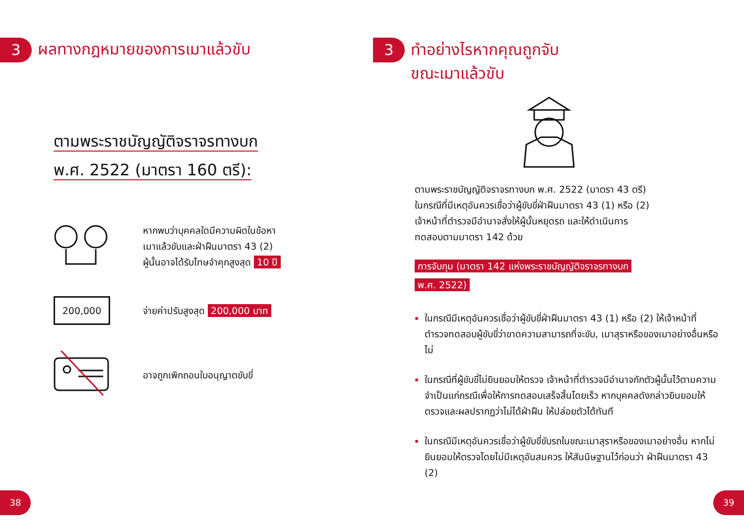3 ผลทางกฎหมายของการเมาแล้วขับ
ตามพระราชบัญญัติจราจรทางบก
พ.ศ. 2522 (มาตรา 160 ตรี):
หากพบว่าบุคคลใดมีความผิดในข้อหา
เมาแล้วขับและฝ่าฝืนมาตรา 43 (2)
ผู้นั้นอาจได้รับโทษจำคุกสูงสุด 10 ปี
200,000
จ่ายค่าปรับสูงสุด 200,000 บาท
อาจถูกเพิกถอนใบอนุญาตขับขี่
3 ทำอย่างไรหากคุณถูกจับ
ขณะเมาแล้วขับ
ตามพระราชบัญญัติจราจรทางบก พ.ศ. 2522 (มาตรา 43 ตรี)
ในกรณีที่มีเหตุอันควรเชื่อว่าผู้ขับขี่ฝ่าฝืนมาตรา 43 (1) หรือ (2)
เจ้าหน้าที่ตำรวจมีอำนาจสั่งให้ผู้นั้นหยุดรถ และให้ดำเนินการ
ทดสอบตามมาตรา 142 ด้วย
การจับกุม (มาตรา 142 แห่งพระราชบัญญัติจราจรทางบก
พ.ศ. 2522)
ในกรณีมีเหตุอันควรเชื่อว่าผู้ขับขี่ฝ่าฝืนมาตรา 43 (1) หรือ (2) ให้เจ้าหน้าที่ตำรวจทดสอบผู้ขับขี่ว่าขาดความสามารถที่จะขับ, เมาสุราหรือของเมาอย่างอื่นหรือไม่
ในกรณีที่ผู้ขับขี่ไม่ยินยอมให้ตรวจ เจ้าหน้าที่ตำรวจมีอำนาจกักตัวผู้นั้นไว้ตามความจำเป็นแก่กรณีเพื่อให้การทดสอบเสร็จสิ้นโดยเร็ว หากบุคคลดังกล่าวยินยอมให้ตรวจและผลปรากฏว่าไม่ได้ฝ่าฝืน ให้ปล่อยตัวได้ทันที
ในกรณีมีเหตุอันควรเชื่อว่าผู้ขับขี่ขับรถในขณะเมาสุราหรือของเมาอย่างอื่น หากไม่ยินยอมให้ตรวจโดยไม่มีเหตุอันสมควร ให้สันนิษฐานไว้ก่อนว่า ฝ่าฝืนมาตรา 43 (2)
38 39